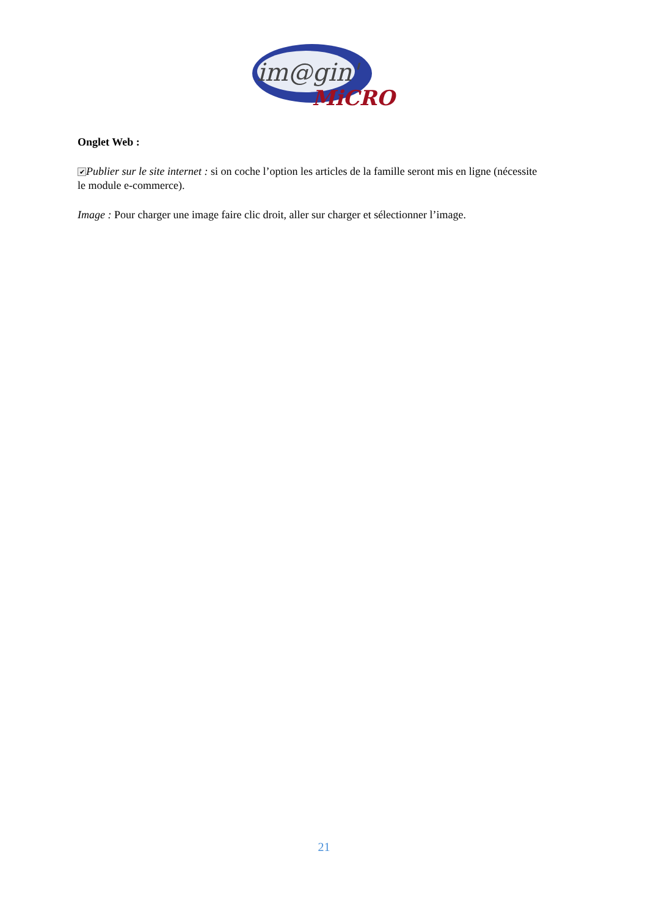im@gin'
MiCRO
Onglet Web :
✔ Publier sur le site internet : si on coche l’option les articles de la famille seront mis en ligne (nécessite le module e-commerce).
Image : Pour charger une image faire clic droit, aller sur charger et sélectionner l’image.
21